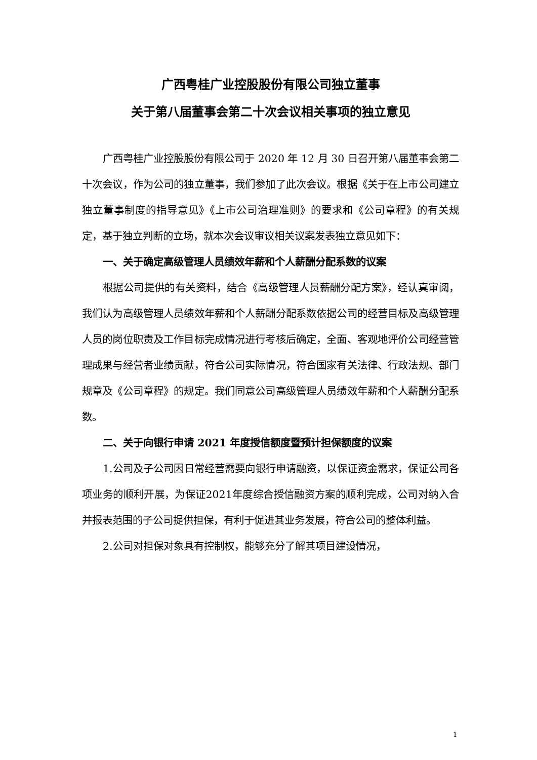广西粤桂广业控股股份有限公司独立董事
关于第八届董事会第二十次会议相关事项的独立意见
广西粤桂广业控股股份有限公司于 2020 年 12 月 30 日召开第八届董事会第二十次会议，作为公司的独立董事，我们参加了此次会议。根据《关于在上市公司建立独立董事制度的指导意见》《上市公司治理准则》的要求和《公司章程》的有关规定，基于独立判断的立场，就本次会议审议相关议案发表独立意见如下：
一、关于确定高级管理人员绩效年薪和个人薪酬分配系数的议案
根据公司提供的有关资料，结合《高级管理人员薪酬分配方案》，经认真审阅，我们认为高级管理人员绩效年薪和个人薪酬分配系数依据公司的经营目标及高级管理人员的岗位职责及工作目标完成情况进行考核后确定，全面、客观地评价公司经营管理成果与经营者业绩贡献，符合公司实际情况，符合国家有关法律、行政法规、部门规章及《公司章程》的规定。我们同意公司高级管理人员绩效年薪和个人薪酬分配系数。
二、关于向银行申请 2021 年度授信额度暨预计担保额度的议案
1.公司及子公司因日常经营需要向银行申请融资，以保证资金需求，保证公司各项业务的顺利开展，为保证2021年度综合授信融资方案的顺利完成，公司对纳入合并报表范围的子公司提供担保，有利于促进其业务发展，符合公司的整体利益。
2.公司对担保对象具有控制权，能够充分了解其项目建设情况，
1